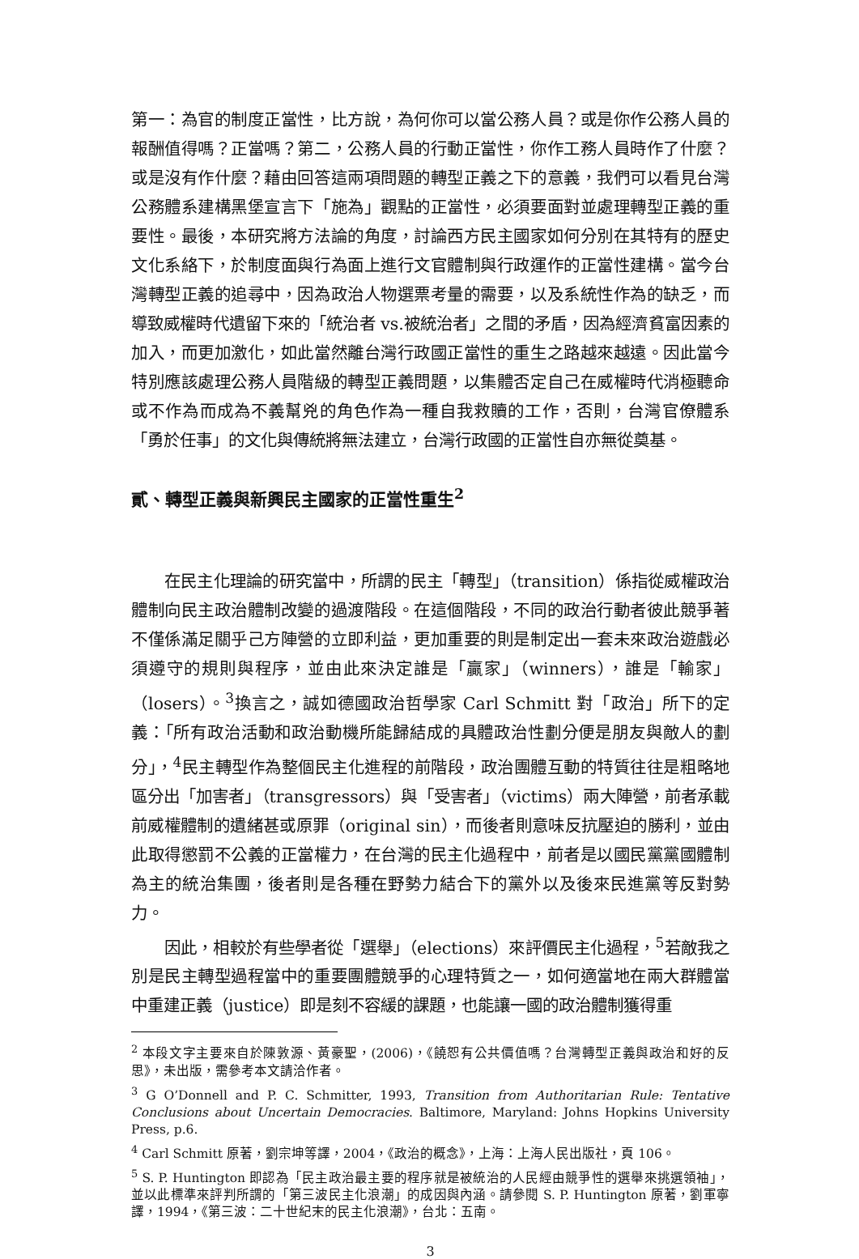第一：為官的制度正當性，比方說，為何你可以當公務人員？或是你作公務人員的報酬值得嗎？正當嗎？第二，公務人員的行動正當性，你作工務人員時作了什麼？或是沒有作什麼？藉由回答這兩項問題的轉型正義之下的意義，我們可以看見台灣公務體系建構黑堡宣言下「施為」觀點的正當性，必須要面對並處理轉型正義的重要性。最後，本研究將方法論的角度，討論西方民主國家如何分別在其特有的歷史文化系絡下，於制度面與行為面上進行文官體制與行政運作的正當性建構。當今台灣轉型正義的追尋中，因為政治人物選票考量的需要，以及系統性作為的缺乏，而導致威權時代遺留下來的「統治者 vs.被統治者」之間的矛盾，因為經濟貧富因素的加入，而更加激化，如此當然離台灣行政國正當性的重生之路越來越遠。因此當今特別應該處理公務人員階級的轉型正義問題，以集體否定自己在威權時代消極聽命或不作為而成為不義幫兇的角色作為一種自我救贖的工作，否則，台灣官僚體系「勇於任事」的文化與傳統將無法建立，台灣行政國的正當性自亦無從奠基。
貳、轉型正義與新興民主國家的正當性重生<sup>2</sup>
在民主化理論的研究當中，所謂的民主「轉型」（transition）係指從威權政治體制向民主政治體制改變的過渡階段。在這個階段，不同的政治行動者彼此競爭著不僅係滿足關乎己方陣營的立即利益，更加重要的則是制定出一套未來政治遊戲必須遵守的規則與程序，並由此來決定誰是「贏家」（winners），誰是「輸家」（losers）。<sup>3</sup>換言之，誠如德國政治哲學家 Carl Schmitt 對「政治」所下的定義：「所有政治活動和政治動機所能歸結成的具體政治性劃分便是朋友與敵人的劃分」，<sup>4</sup>民主轉型作為整個民主化進程的前階段，政治團體互動的特質往往是粗略地區分出「加害者」（transgressors）與「受害者」（victims）兩大陣營，前者承載前威權體制的遺緒甚或原罪（original sin），而後者則意味反抗壓迫的勝利，並由此取得懲罰不公義的正當權力，在台灣的民主化過程中，前者是以國民黨黨國體制為主的統治集團，後者則是各種在野勢力結合下的黨外以及後來民進黨等反對勢力。
因此，相較於有些學者從「選舉」（elections）來評價民主化過程，<sup>5</sup>若敵我之別是民主轉型過程當中的重要團體競爭的心理特質之一，如何適當地在兩大群體當中重建正義（justice）即是刻不容緩的課題，也能讓一國的政治體制獲得重
<sup>2</sup> 本段文字主要來自於陳敦源、黃豪聖，(2006)，《饒恕有公共價值嗎？台灣轉型正義與政治和好的反思》，未出版，需參考本文請洽作者。
<sup>3</sup> G O’Donnell and P. C. Schmitter, 1993, Transition from Authoritarian Rule: Tentative Conclusions about Uncertain Democracies. Baltimore, Maryland: Johns Hopkins University Press, p.6.
<sup>4</sup> Carl Schmitt 原著，劉宗坤等譯，2004，《政治的概念》，上海：上海人民出版社，頁 106。
<sup>5</sup> S. P. Huntington 即認為「民主政治最主要的程序就是被統治的人民經由競爭性的選舉來挑選領袖」，並以此標準來評判所謂的「第三波民主化浪潮」的成因與內涵。請參閱 S. P. Huntington 原著，劉軍寧譯，1994，《第三波：二十世紀末的民主化浪潮》，台北：五南。
3